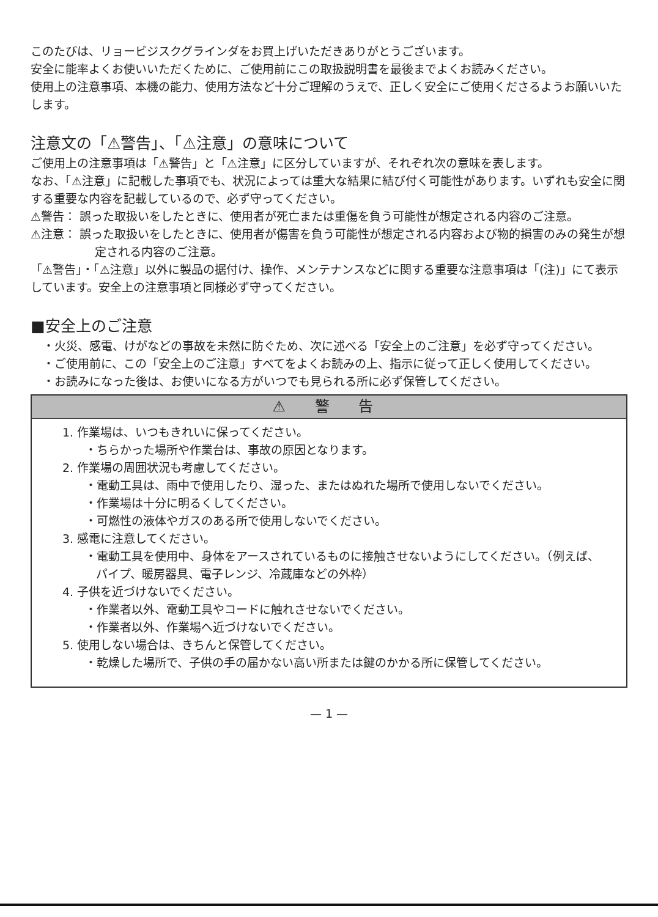このたびは、リョービジスクグラインダをお買上げいただきありがとうございます。
安全に能率よくお使いいただくために、ご使用前にこの取扱説明書を最後までよくお読みください。
使用上の注意事項、本機の能力、使用方法など十分ご理解のうえで、正しく安全にご使用くださるようお願いいたします。
注意文の「⚠警告」、「⚠注意」の意味について
ご使用上の注意事項は「⚠警告」と「⚠注意」に区分していますが、それぞれ次の意味を表します。
なお、「⚠注意」に記載した事項でも、状況によっては重大な結果に結び付く可能性があります。いずれも安全に関する重要な内容を記載しているので、必ず守ってください。
⚠警告： 誤った取扱いをしたときに、使用者が死亡または重傷を負う可能性が想定される内容のご注意。
⚠注意： 誤った取扱いをしたときに、使用者が傷害を負う可能性が想定される内容および物的損害のみの発生が想定される内容のご注意。
「⚠警告」・「⚠注意」以外に製品の据付け、操作、メンテナンスなどに関する重要な注意事項は「(注)」にて表示しています。安全上の注意事項と同様必ず守ってください。
■安全上のご注意
・火災、感電、けがなどの事故を未然に防ぐため、次に述べる「安全上のご注意」を必ず守ってください。
・ご使用前に、この「安全上のご注意」すべてをよくお読みの上、指示に従って正しく使用してください。
・お読みになった後は、お使いになる方がいつでも見られる所に必ず保管してください。
⚠ 警 告
1. 作業場は、いつもきれいに保ってください。
・ちらかった場所や作業台は、事故の原因となります。
2. 作業場の周囲状況も考慮してください。
・電動工具は、雨中で使用したり、湿った、またはぬれた場所で使用しないでください。
・作業場は十分に明るくしてください。
・可燃性の液体やガスのある所で使用しないでください。
3. 感電に注意してください。
・電動工具を使用中、身体をアースされているものに接触させないようにしてください。（例えば、パイプ、暖房器具、電子レンジ、冷蔵庫などの外枠）
4. 子供を近づけないでください。
・作業者以外、電動工具やコードに触れさせないでください。
・作業者以外、作業場へ近づけないでください。
5. 使用しない場合は、きちんと保管してください。
・乾燥した場所で、子供の手の届かない高い所または鍵のかかる所に保管してください。
— 1 —